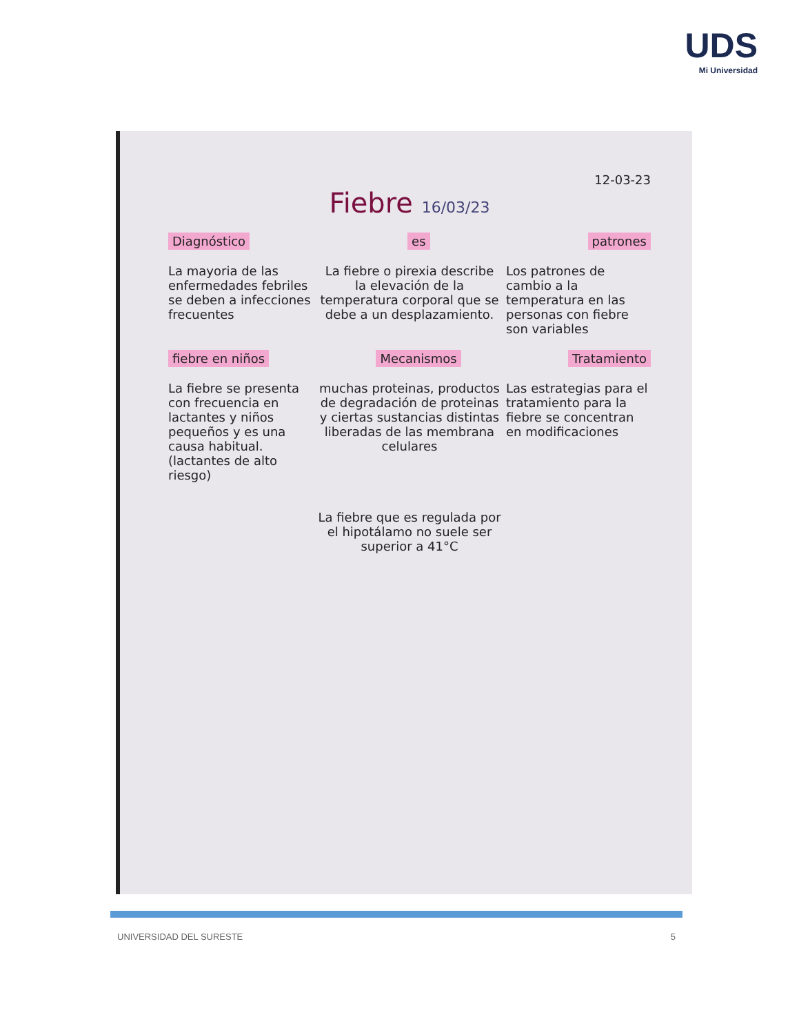UDS
Mi Universidad
12-03-23
Fiebre 16/03/23
Diagnóstico es patrones
La mayoria de las enfermedades febriles se deben a infecciones frecuentes
La fiebre o pirexia describe la elevación de la temperatura corporal que se debe a un desplazamiento.
Los patrones de cambio a la temperatura en las personas con fiebre son variables
fiebre en niños Mecanismos Tratamiento
La fiebre se presenta con frecuencia en lactantes y niños pequeños y es una causa habitual. (lactantes de alto riesgo)
muchas proteinas, productos de degradación de proteinas y ciertas sustancias distintas liberadas de las membrana celulares
Las estrategias para el tratamiento para la fiebre se concentran en modificaciones
La fiebre que es regulada por el hipotálamo no suele ser superior a 41°C
UNIVERSIDAD DEL SURESTE 5